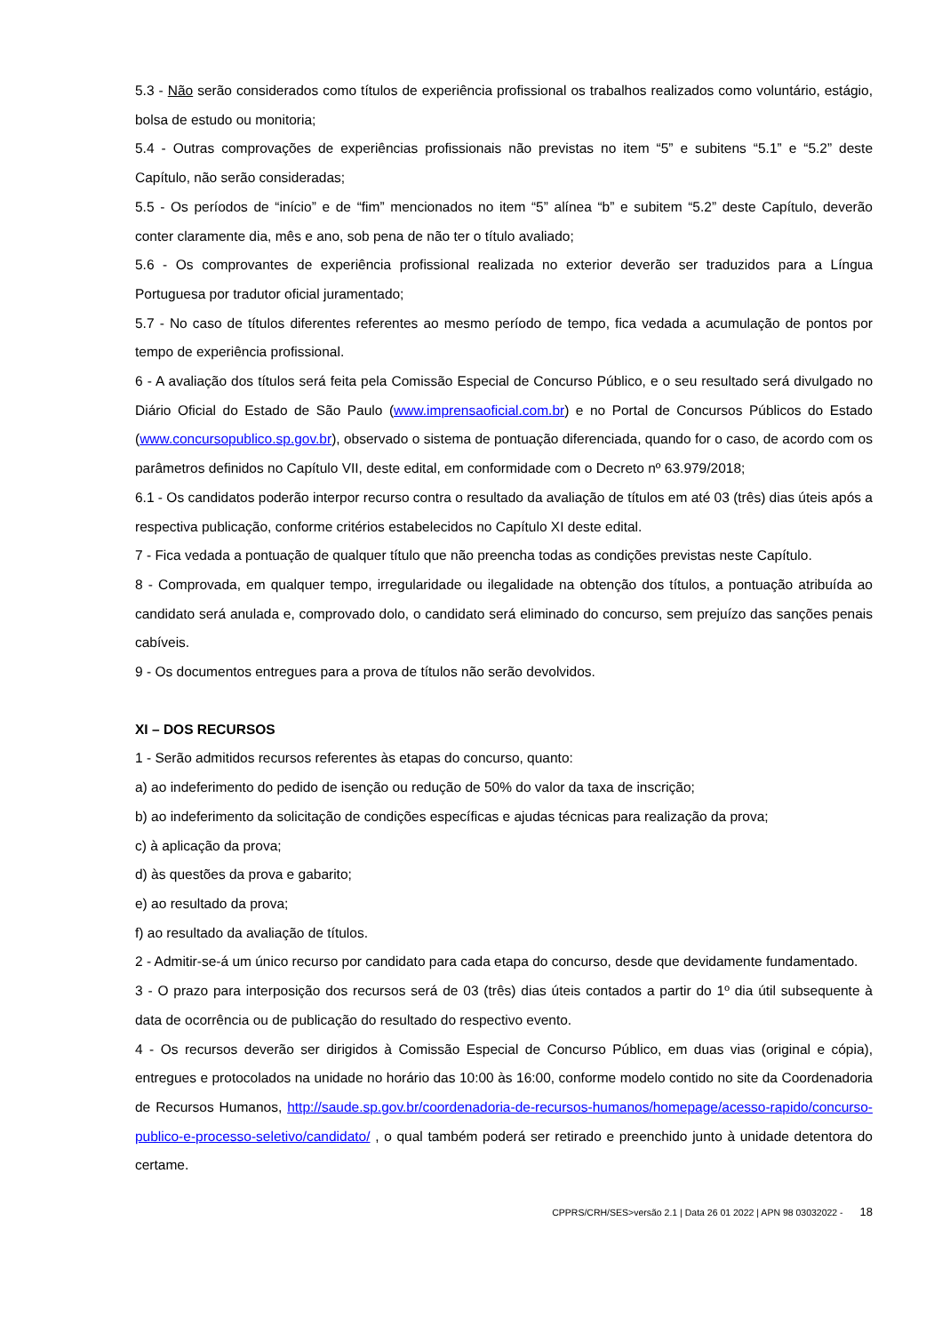5.3 - Não serão considerados como títulos de experiência profissional os trabalhos realizados como voluntário, estágio, bolsa de estudo ou monitoria;
5.4 - Outras comprovações de experiências profissionais não previstas no item “5” e subitens “5.1” e “5.2” deste Capítulo, não serão consideradas;
5.5 - Os períodos de “início” e de “fim” mencionados no item “5” alínea “b” e subitem “5.2” deste Capítulo, deverão conter claramente dia, mês e ano, sob pena de não ter o título avaliado;
5.6 - Os comprovantes de experiência profissional realizada no exterior deverão ser traduzidos para a Língua Portuguesa por tradutor oficial juramentado;
5.7 - No caso de títulos diferentes referentes ao mesmo período de tempo, fica vedada a acumulação de pontos por tempo de experiência profissional.
6 - A avaliação dos títulos será feita pela Comissão Especial de Concurso Público, e o seu resultado será divulgado no Diário Oficial do Estado de São Paulo (www.imprensaoficial.com.br) e no Portal de Concursos Públicos do Estado (www.concursopublico.sp.gov.br), observado o sistema de pontuação diferenciada, quando for o caso, de acordo com os parâmetros definidos no Capítulo VII, deste edital, em conformidade com o Decreto nº 63.979/2018;
6.1 - Os candidatos poderão interpor recurso contra o resultado da avaliação de títulos em até 03 (três) dias úteis após a respectiva publicação, conforme critérios estabelecidos no Capítulo XI deste edital.
7 - Fica vedada a pontuação de qualquer título que não preencha todas as condições previstas neste Capítulo.
8 - Comprovada, em qualquer tempo, irregularidade ou ilegalidade na obtenção dos títulos, a pontuação atribuída ao candidato será anulada e, comprovado dolo, o candidato será eliminado do concurso, sem prejuízo das sanções penais cabíveis.
9 - Os documentos entregues para a prova de títulos não serão devolvidos.
XI – DOS RECURSOS
1 - Serão admitidos recursos referentes às etapas do concurso, quanto:
a) ao indeferimento do pedido de isenção ou redução de 50% do valor da taxa de inscrição;
b) ao indeferimento da solicitação de condições específicas e ajudas técnicas para realização da prova;
c) à aplicação da prova;
d) às questões da prova e gabarito;
e) ao resultado da prova;
f) ao resultado da avaliação de títulos.
2 - Admitir-se-á um único recurso por candidato para cada etapa do concurso, desde que devidamente fundamentado.
3 - O prazo para interposição dos recursos será de 03 (três) dias úteis contados a partir do 1º dia útil subsequente à data de ocorrência ou de publicação do resultado do respectivo evento.
4 - Os recursos deverão ser dirigidos à Comissão Especial de Concurso Público, em duas vias (original e cópia), entregues e protocolados na unidade no horário das 10:00 às 16:00, conforme modelo contido no site da Coordenadoria de Recursos Humanos, http://saude.sp.gov.br/coordenadoria-de-recursos-humanos/homepage/acesso-rapido/concurso-publico-e-processo-seletivo/candidato/ , o qual também poderá ser retirado e preenchido junto à unidade detentora do certame.
CPPRS/CRH/SES>versão 2.1 | Data 26 01 2022 | APN 98 03032022 - 18